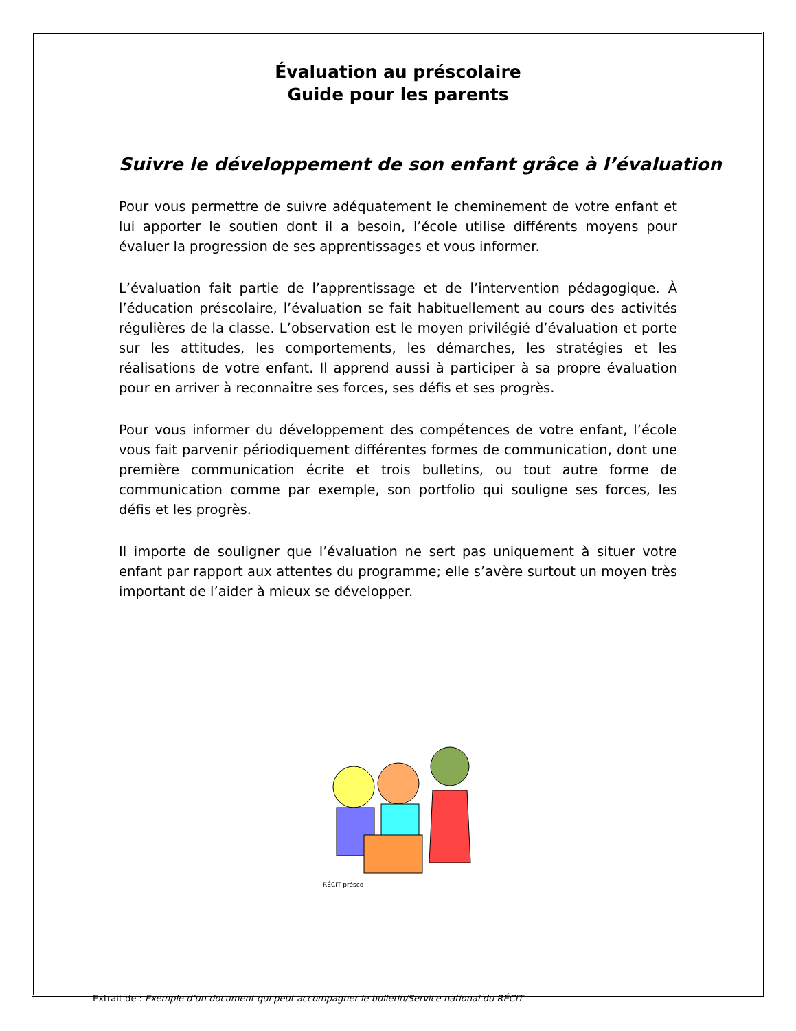Évaluation au préscolaire
Guide pour les parents
Suivre le développement de son enfant grâce à l’évaluation
Pour vous permettre de suivre adéquatement le cheminement de votre enfant et lui apporter le soutien dont il a besoin, l’école utilise différents moyens pour évaluer la progression de ses apprentissages et vous informer.
L’évaluation fait partie de l’apprentissage et de l’intervention pédagogique. À l’éducation préscolaire, l’évaluation se fait habituellement au cours des activités régulières de la classe. L’observation est le moyen privilégié d’évaluation et porte sur les attitudes, les comportements, les démarches, les stratégies et les réalisations de votre enfant. Il apprend aussi à participer à sa propre évaluation pour en arriver à reconnaître ses forces, ses défis et ses progrès.
Pour vous informer du développement des compétences de votre enfant, l’école vous fait parvenir périodiquement différentes formes de communication, dont une première communication écrite et trois bulletins, ou tout autre forme de communication comme par exemple, son portfolio qui souligne ses forces, les défis et les progrès.
Il importe de souligner que l’évaluation ne sert pas uniquement à situer votre enfant par rapport aux attentes du programme; elle s’avère surtout un moyen très important de l’aider à mieux se développer.
RÉCIT présco
Extrait de : Exemple d’un document qui peut accompagner le bulletin/Service national du RÉCIT